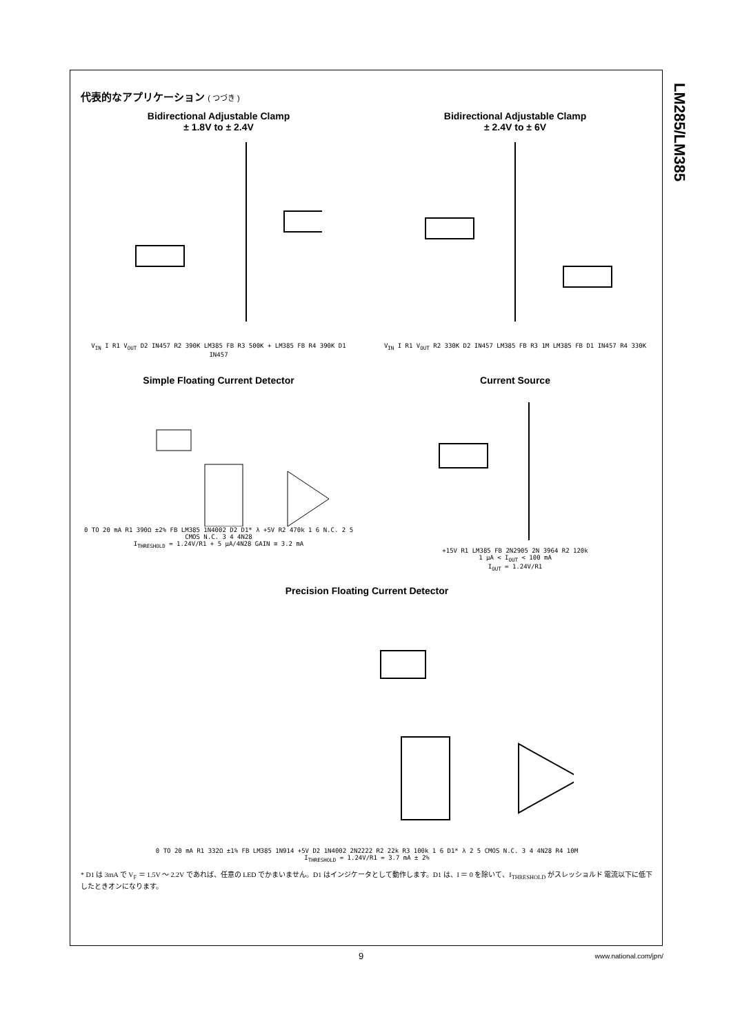LM285/LM385
代表的なアプリケーション ( つづき )
Bidirectional Adjustable Clamp
± 1.8V to ± 2.4V
V<sub>IN</sub> I R1 V<sub>OUT</sub> D2 IN457 R2 390K LM385 FB R3 500K + LM385 FB R4 390K D1 IN457
Bidirectional Adjustable Clamp
± 2.4V to ± 6V
V<sub>IN</sub> I R1 V<sub>OUT</sub> R2 330K D2 IN457 LM385 FB R3 1M LM385 FB D1 IN457 R4 330K
Simple Floating Current Detector
0 TO 20 mA R1 390Ω ±2% FB LM385 1N4002 D2 D1* λ +5V R2 470k 1 6 N.C. 2 5 CMOS N.C. 3 4 4N28
I<sub>THRESHOLD</sub> = 1.24V/R1 + 5 μA/4N28 GAIN ≅ 3.2 mA
Current Source
+15V R1 LM385 FB 2N2905 2N 3964 R2 120k
1 μA < I<sub>OUT</sub> < 100 mA
I<sub>OUT</sub> = 1.24V/R1
Precision Floating Current Detector
0 TO 20 mA R1 332Ω ±1% FB LM385 1N914 +5V D2 1N4002 2N2222 R2 22k R3 100k 1 6 D1* λ 2 5 CMOS N.C. 3 4 4N28 R4 10M
I<sub>THRESHOLD</sub> = 1.24V/R1 = 3.7 mA ± 2%
* D1 は 3mA で V<sub>F</sub> ＝ 1.5V ～ 2.2V であれば、任意の LED でかまいません。D1 はインジケータとして動作します。D1 は、I ＝ 0 を除いて、I<sub>THRESHOLD</sub> がスレッショルド 電流以下に低下したときオンになります。
9 www.national.com/jpn/